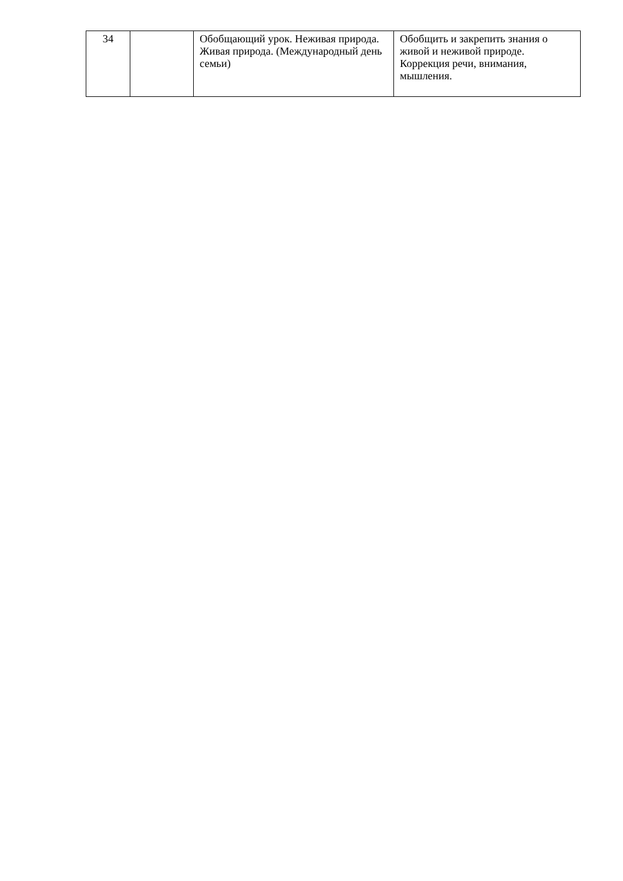| 34 | | Обобщающий урок. Неживая природа. Живая природа. (Международный день семьи) | Обобщить и закрепить знания о живой и неживой природе. Коррекция речи, внимания, мышления. |